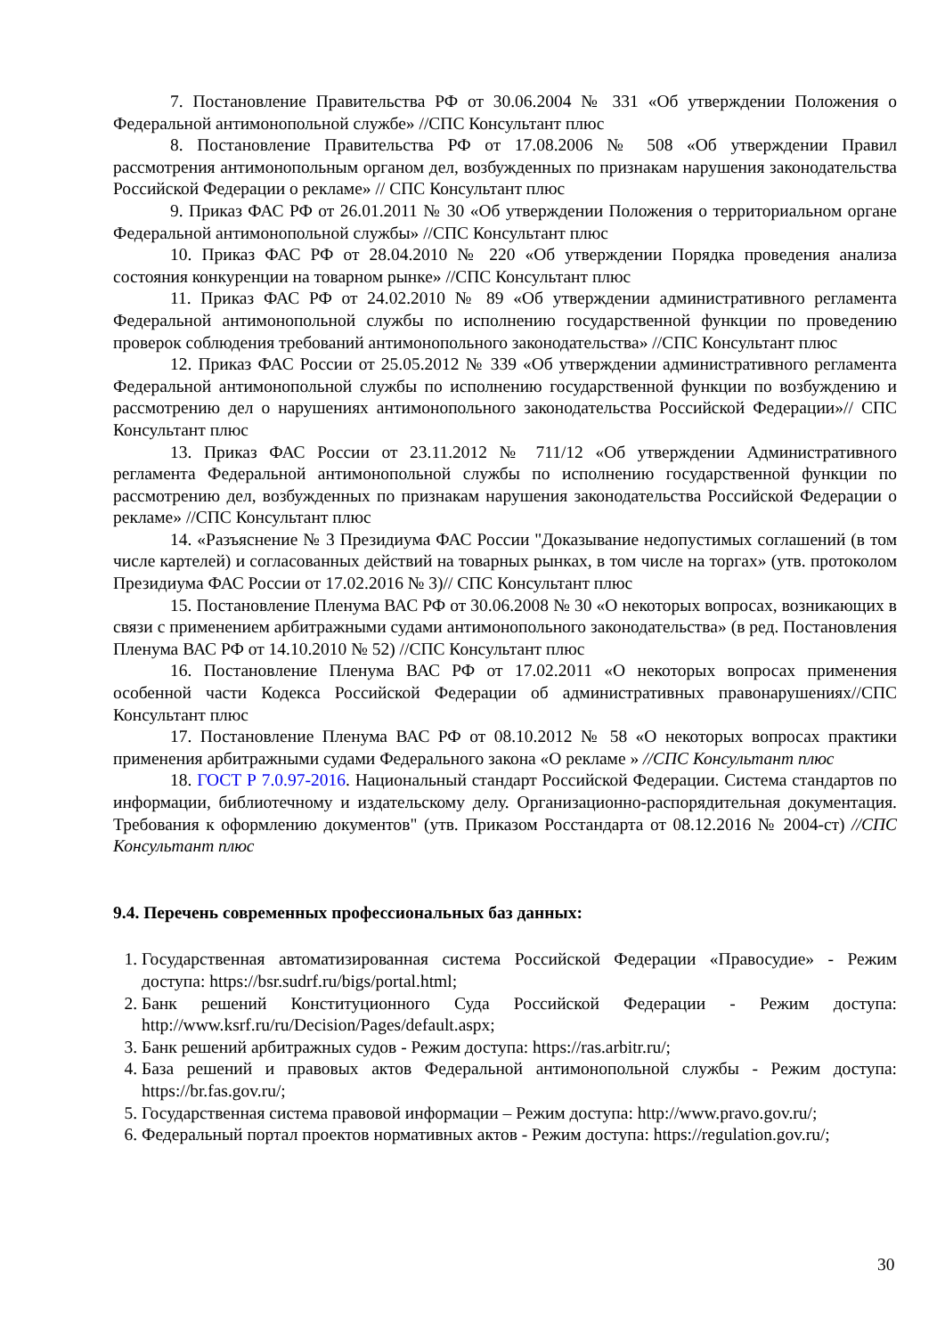7. Постановление Правительства РФ от 30.06.2004 № 331 «Об утверждении Положения о Федеральной антимонопольной службе» //СПС Консультант плюс
8. Постановление Правительства РФ от 17.08.2006 № 508 «Об утверждении Правил рассмотрения антимонопольным органом дел, возбужденных по признакам нарушения законодательства Российской Федерации о рекламе» // СПС Консультант плюс
9. Приказ ФАС РФ от 26.01.2011 № 30 «Об утверждении Положения о территориальном органе Федеральной антимонопольной службы» //СПС Консультант плюс
10. Приказ ФАС РФ от 28.04.2010 № 220 «Об утверждении Порядка проведения анализа состояния конкуренции на товарном рынке» //СПС Консультант плюс
11. Приказ ФАС РФ от 24.02.2010 № 89 «Об утверждении административного регламента Федеральной антимонопольной службы по исполнению государственной функции по проведению проверок соблюдения требований антимонопольного законодательства» //СПС Консультант плюс
12. Приказ ФАС России от 25.05.2012 № 339 «Об утверждении административного регламента Федеральной антимонопольной службы по исполнению государственной функции по возбуждению и рассмотрению дел о нарушениях антимонопольного законодательства Российской Федерации»// СПС Консультант плюс
13. Приказ ФАС России от 23.11.2012 № 711/12 «Об утверждении Административного регламента Федеральной антимонопольной службы по исполнению государственной функции по рассмотрению дел, возбужденных по признакам нарушения законодательства Российской Федерации о рекламе» //СПС Консультант плюс
14. «Разъяснение № 3 Президиума ФАС России "Доказывание недопустимых соглашений (в том числе картелей) и согласованных действий на товарных рынках, в том числе на торгах» (утв. протоколом Президиума ФАС России от 17.02.2016 № 3)// СПС Консультант плюс
15. Постановление Пленума ВАС РФ от 30.06.2008 № 30 «О некоторых вопросах, возникающих в связи с применением арбитражными судами антимонопольного законодательства» (в ред. Постановления Пленума ВАС РФ от 14.10.2010 № 52) //СПС Консультант плюс
16. Постановление Пленума ВАС РФ от 17.02.2011 «О некоторых вопросах применения особенной части Кодекса Российской Федерации об административных правонарушениях//СПС Консультант плюс
17. Постановление Пленума ВАС РФ от 08.10.2012 № 58 «О некоторых вопросах практики применения арбитражными судами Федерального закона «О рекламе » //СПС Консультант плюс
18. ГОСТ Р 7.0.97-2016. Национальный стандарт Российской Федерации. Система стандартов по информации, библиотечному и издательскому делу. Организационно-распорядительная документация. Требования к оформлению документов" (утв. Приказом Росстандарта от 08.12.2016 № 2004-ст) //СПС Консультант плюс
9.4. Перечень современных профессиональных баз данных:
1. Государственная автоматизированная система Российской Федерации «Правосудие» - Режим доступа: https://bsr.sudrf.ru/bigs/portal.html;
2. Банк решений Конституционного Суда Российской Федерации - Режим доступа: http://www.ksrf.ru/ru/Decision/Pages/default.aspx;
3. Банк решений арбитражных судов - Режим доступа: https://ras.arbitr.ru/;
4. База решений и правовых актов Федеральной антимонопольной службы - Режим доступа: https://br.fas.gov.ru/;
5. Государственная система правовой информации – Режим доступа: http://www.pravo.gov.ru/;
6. Федеральный портал проектов нормативных актов - Режим доступа: https://regulation.gov.ru/;
30